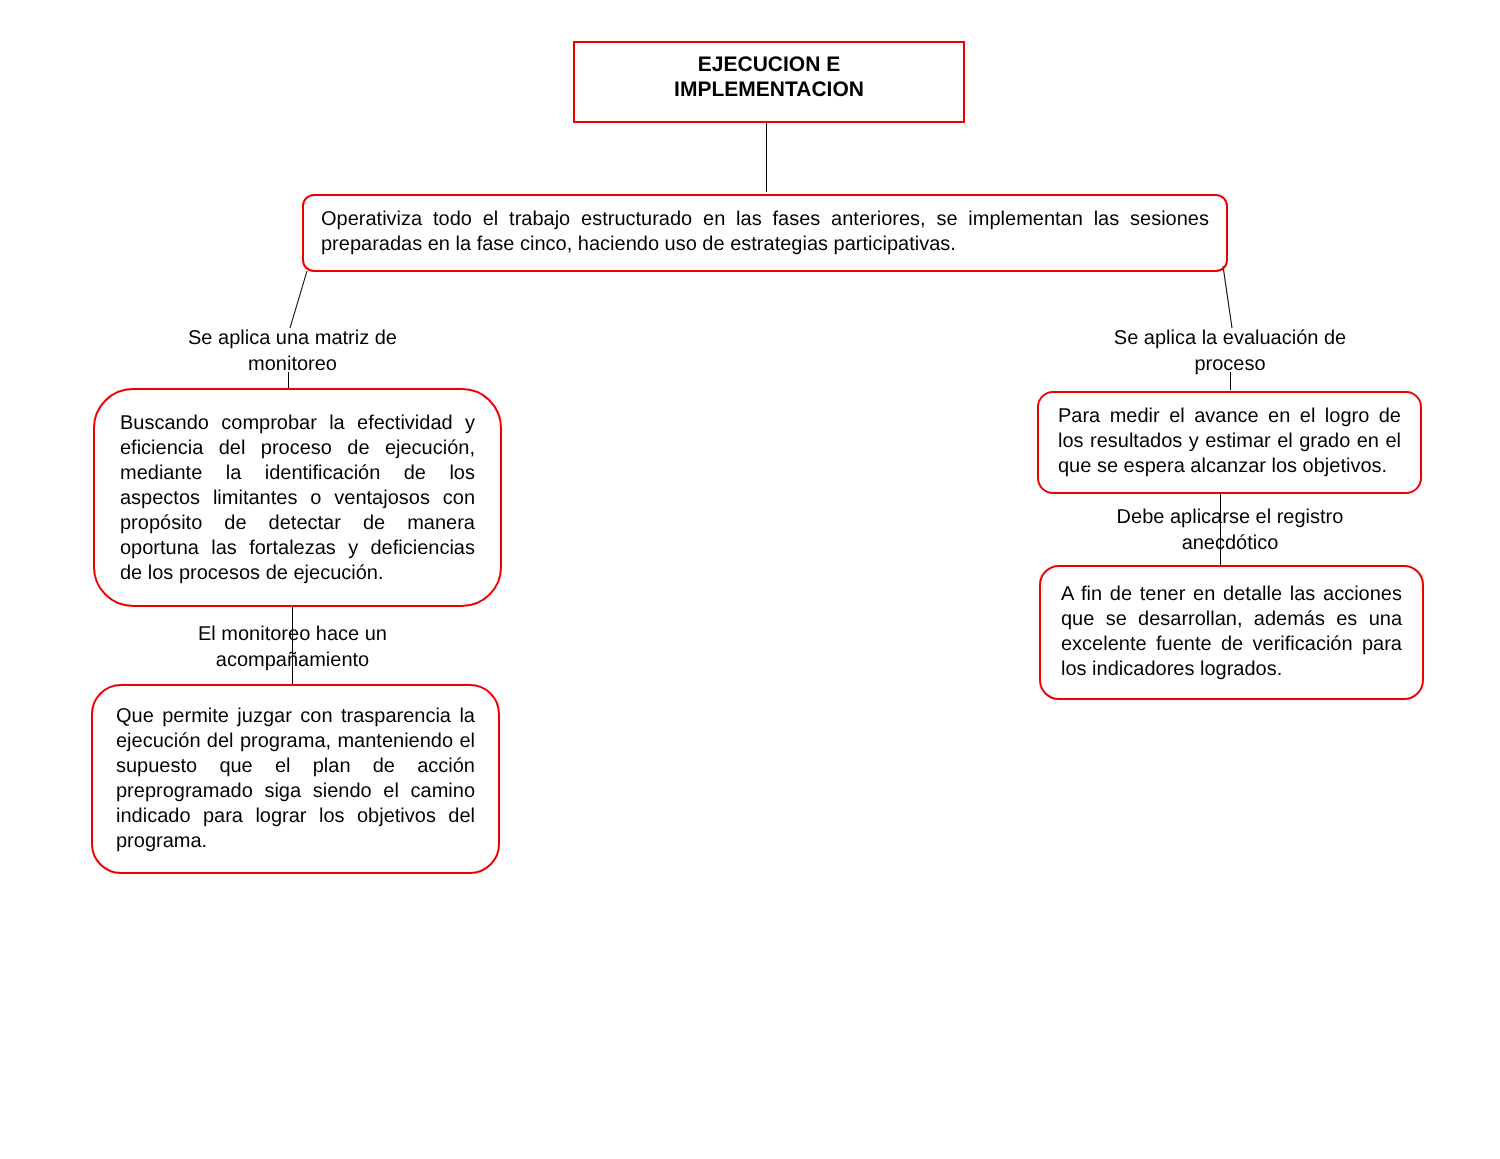EJECUCION E
IMPLEMENTACION
Operativiza todo el trabajo estructurado en las fases anteriores, se implementan las sesiones preparadas en la fase cinco, haciendo uso de estrategias participativas.
Se aplica una matriz de monitoreo
Buscando comprobar la efectividad y eficiencia del proceso de ejecución, mediante la identificación de los aspectos limitantes o ventajosos con propósito de detectar de manera oportuna las fortalezas y deficiencias de los procesos de ejecución.
El monitoreo hace un acompañamiento
Que permite juzgar con trasparencia la ejecución del programa, manteniendo el supuesto que el plan de acción preprogramado siga siendo el camino indicado para lograr los objetivos del programa.
Se aplica la evaluación de proceso
Para medir el avance en el logro de los resultados y estimar el grado en el que se espera alcanzar los objetivos.
Debe aplicarse el registro anecdótico
A fin de tener en detalle las acciones que se desarrollan, además es una excelente fuente de verificación para los indicadores logrados.